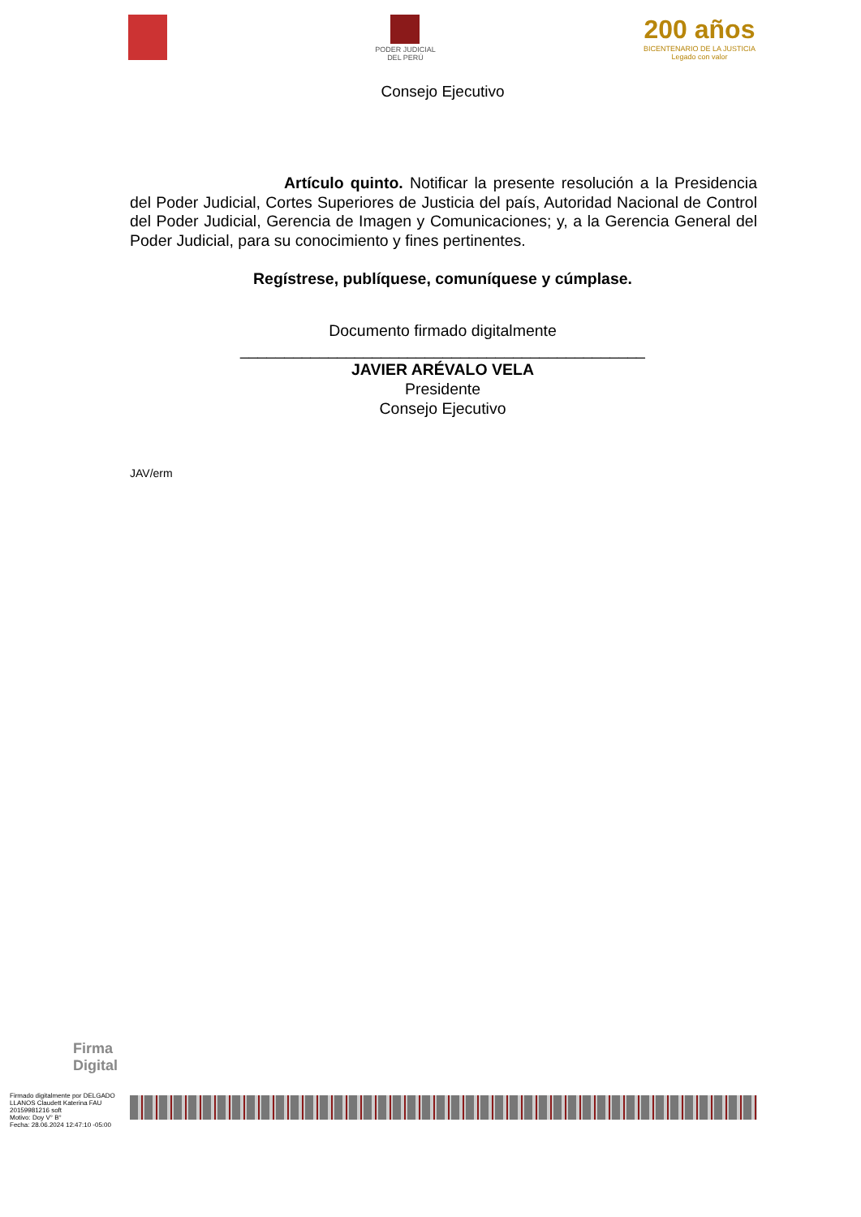PODER JUDICIAL
DEL PERÚ
200 años
BICENTENARIO DE LA JUSTICIA
Legado con valor
Consejo Ejecutivo
Artículo quinto. Notificar la presente resolución a la Presidencia del Poder Judicial, Cortes Superiores de Justicia del país, Autoridad Nacional de Control del Poder Judicial, Gerencia de Imagen y Comunicaciones; y, a la Gerencia General del Poder Judicial, para su conocimiento y fines pertinentes.
Regístrese, publíquese, comuníquese y cúmplase.
Documento firmado digitalmente
______________________________________________
JAVIER ARÉVALO VELA
Presidente
Consejo Ejecutivo
JAV/erm
Firma
Digital
Firmado digitalmente por DELGADO LLANOS Claudett Katerina FAU 20159981216 soft
Motivo: Doy V° B°
Fecha: 28.06.2024 12:47:10 -05:00